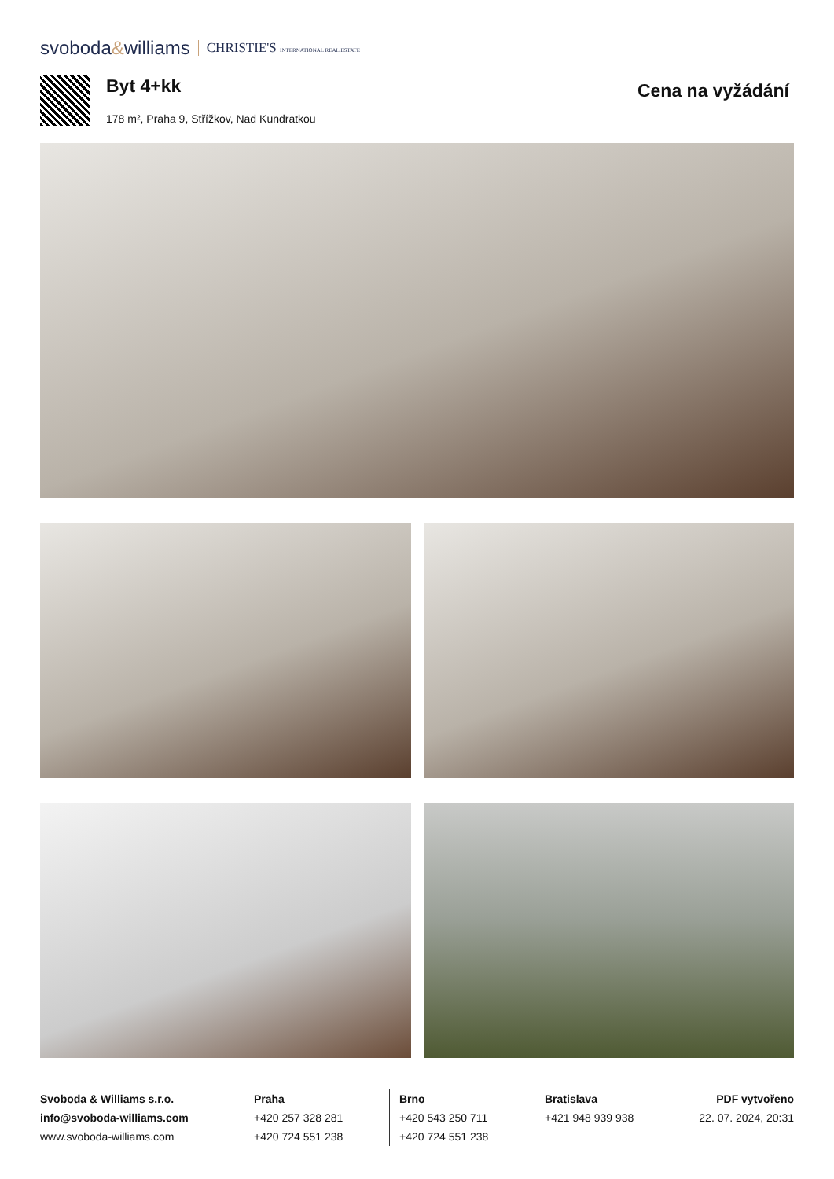svoboda&williams CHRISTIE'S INTERNATIONAL REAL ESTATE
Byt 4+kk
178 m², Praha 9, Střížkov, Nad Kundratkou
Cena na vyžádání
Svoboda & Williams s.r.o.
info@svoboda-williams.com
www.svoboda-williams.com
Praha
+420 257 328 281
+420 724 551 238
Brno
+420 543 250 711
+420 724 551 238
Bratislava
+421 948 939 938
PDF vytvořeno
22. 07. 2024, 20:31